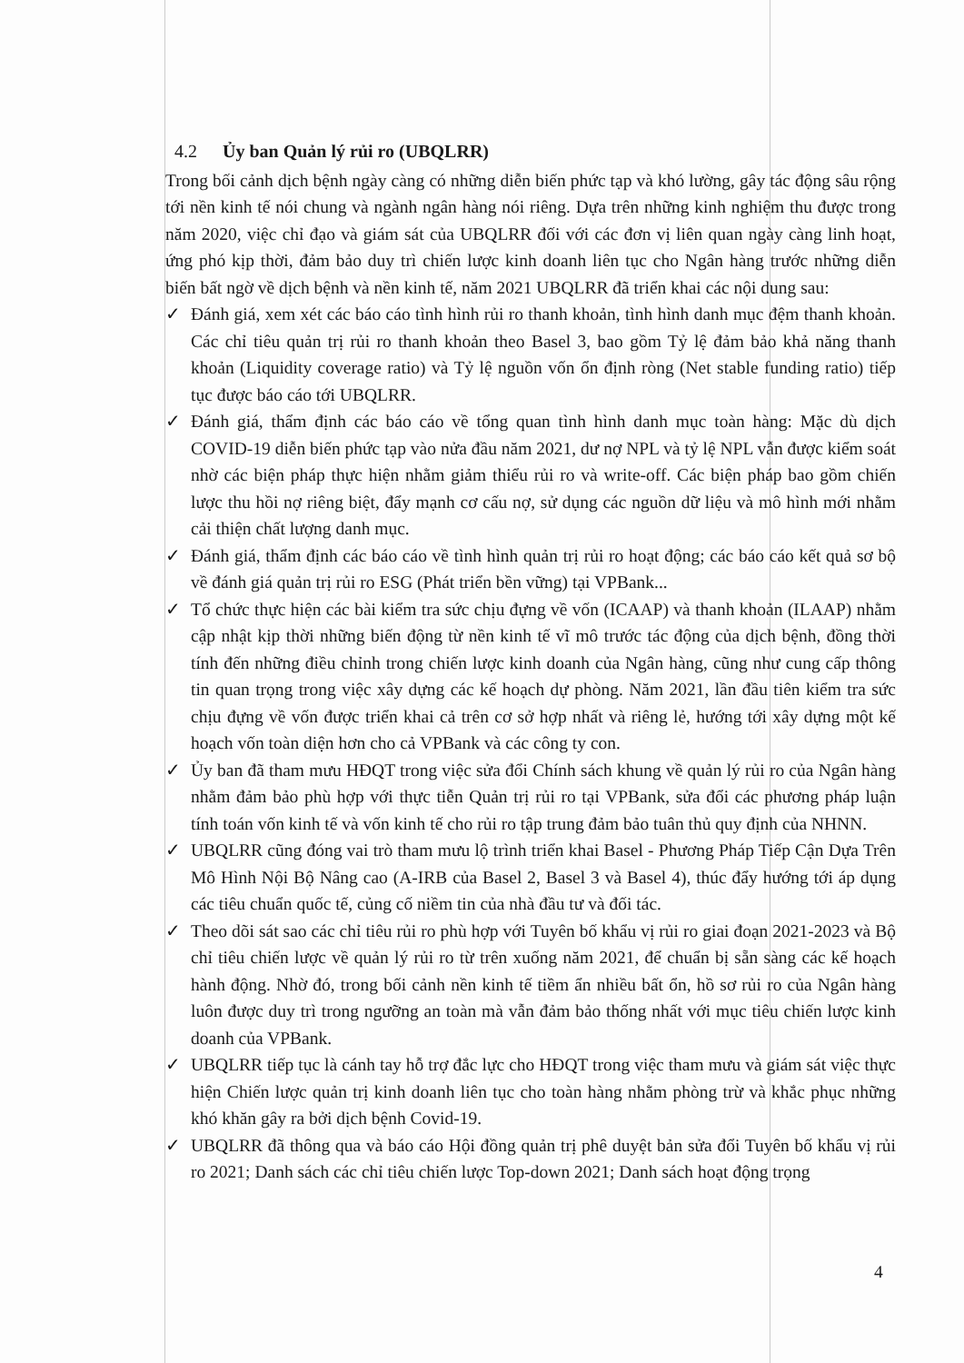4.2 Ủy ban Quản lý rủi ro (UBQLRR)
Trong bối cảnh dịch bệnh ngày càng có những diễn biến phức tạp và khó lường, gây tác động sâu rộng tới nền kinh tế nói chung và ngành ngân hàng nói riêng. Dựa trên những kinh nghiệm thu được trong năm 2020, việc chỉ đạo và giám sát của UBQLRR đối với các đơn vị liên quan ngày càng linh hoạt, ứng phó kịp thời, đảm bảo duy trì chiến lược kinh doanh liên tục cho Ngân hàng trước những diễn biến bất ngờ về dịch bệnh và nền kinh tế, năm 2021 UBQLRR đã triển khai các nội dung sau:
✓ Đánh giá, xem xét các báo cáo tình hình rủi ro thanh khoản, tình hình danh mục đệm thanh khoản. Các chỉ tiêu quản trị rủi ro thanh khoản theo Basel 3, bao gồm Tỷ lệ đảm bảo khả năng thanh khoản (Liquidity coverage ratio) và Tỷ lệ nguồn vốn ổn định ròng (Net stable funding ratio) tiếp tục được báo cáo tới UBQLRR.
✓ Đánh giá, thẩm định các báo cáo về tổng quan tình hình danh mục toàn hàng: Mặc dù dịch COVID-19 diễn biến phức tạp vào nửa đầu năm 2021, dư nợ NPL và tỷ lệ NPL vẫn được kiểm soát nhờ các biện pháp thực hiện nhằm giảm thiểu rủi ro và write-off. Các biện pháp bao gồm chiến lược thu hồi nợ riêng biệt, đẩy mạnh cơ cấu nợ, sử dụng các nguồn dữ liệu và mô hình mới nhằm cải thiện chất lượng danh mục.
✓ Đánh giá, thẩm định các báo cáo về tình hình quản trị rủi ro hoạt động; các báo cáo kết quả sơ bộ về đánh giá quản trị rủi ro ESG (Phát triển bền vững) tại VPBank...
✓ Tổ chức thực hiện các bài kiểm tra sức chịu đựng về vốn (ICAAP) và thanh khoản (ILAAP) nhằm cập nhật kịp thời những biến động từ nền kinh tế vĩ mô trước tác động của dịch bệnh, đồng thời tính đến những điều chỉnh trong chiến lược kinh doanh của Ngân hàng, cũng như cung cấp thông tin quan trọng trong việc xây dựng các kế hoạch dự phòng. Năm 2021, lần đầu tiên kiểm tra sức chịu đựng về vốn được triển khai cả trên cơ sở hợp nhất và riêng lẻ, hướng tới xây dựng một kế hoạch vốn toàn diện hơn cho cả VPBank và các công ty con.
✓ Ủy ban đã tham mưu HĐQT trong việc sửa đổi Chính sách khung về quản lý rủi ro của Ngân hàng nhằm đảm bảo phù hợp với thực tiễn Quản trị rủi ro tại VPBank, sửa đổi các phương pháp luận tính toán vốn kinh tế và vốn kinh tế cho rủi ro tập trung đảm bảo tuân thủ quy định của NHNN.
✓ UBQLRR cũng đóng vai trò tham mưu lộ trình triển khai Basel - Phương Pháp Tiếp Cận Dựa Trên Mô Hình Nội Bộ Nâng cao (A-IRB của Basel 2, Basel 3 và Basel 4), thúc đẩy hướng tới áp dụng các tiêu chuẩn quốc tế, củng cố niềm tin của nhà đầu tư và đối tác.
✓ Theo dõi sát sao các chỉ tiêu rủi ro phù hợp với Tuyên bố khẩu vị rủi ro giai đoạn 2021-2023 và Bộ chỉ tiêu chiến lược về quản lý rủi ro từ trên xuống năm 2021, để chuẩn bị sẵn sàng các kế hoạch hành động. Nhờ đó, trong bối cảnh nền kinh tế tiềm ẩn nhiều bất ổn, hồ sơ rủi ro của Ngân hàng luôn được duy trì trong ngưỡng an toàn mà vẫn đảm bảo thống nhất với mục tiêu chiến lược kinh doanh của VPBank.
✓ UBQLRR tiếp tục là cánh tay hỗ trợ đắc lực cho HĐQT trong việc tham mưu và giám sát việc thực hiện Chiến lược quản trị kinh doanh liên tục cho toàn hàng nhằm phòng trừ và khắc phục những khó khăn gây ra bởi dịch bệnh Covid-19.
✓ UBQLRR đã thông qua và báo cáo Hội đồng quản trị phê duyệt bản sửa đổi Tuyên bố khẩu vị rủi ro 2021; Danh sách các chỉ tiêu chiến lược Top-down 2021; Danh sách hoạt động trọng
4